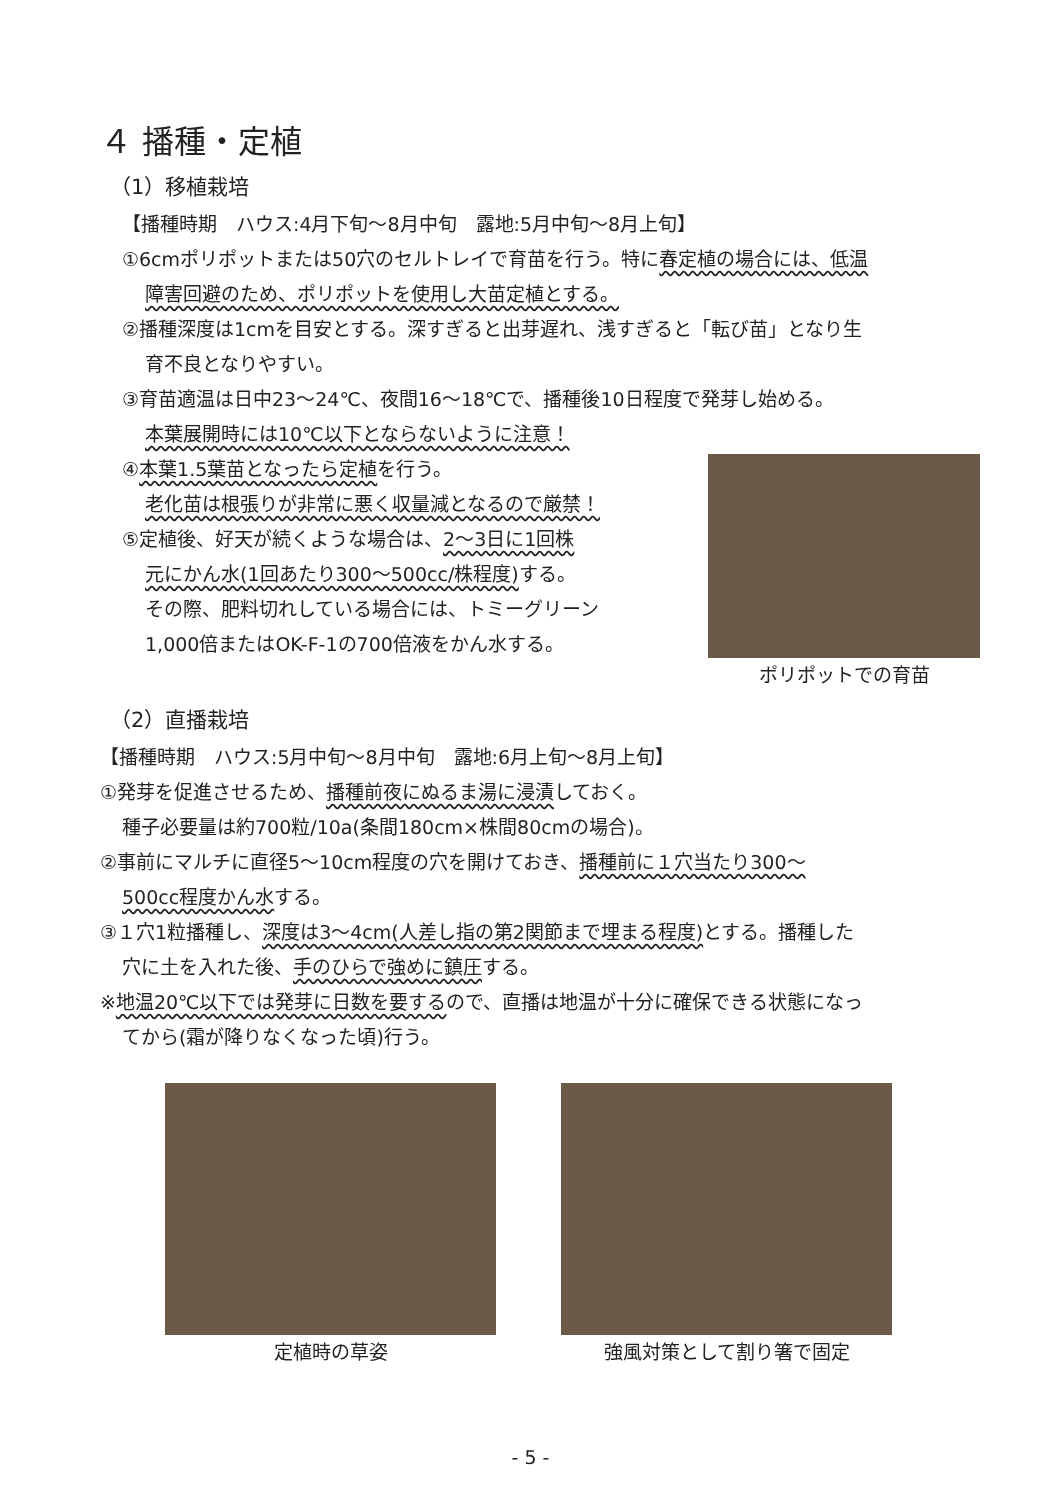４ 播種・定植
（1）移植栽培
【播種時期　ハウス:4月下旬～8月中旬　露地:5月中旬～8月上旬】
①6cmポリポットまたは50穴のセルトレイで育苗を行う。特に春定植の場合には、低温
障害回避のため、ポリポットを使用し大苗定植とする。
②播種深度は1cmを目安とする。深すぎると出芽遅れ、浅すぎると「転び苗」となり生
育不良となりやすい。
③育苗適温は日中23～24℃、夜間16～18℃で、播種後10日程度で発芽し始める。
本葉展開時には10℃以下とならないように注意！
④本葉1.5葉苗となったら定植を行う。
老化苗は根張りが非常に悪く収量減となるので厳禁！
⑤定植後、好天が続くような場合は、2～3日に1回株
元にかん水(1回あたり300～500cc/株程度) する。
その際、肥料切れしている場合には、トミーグリーン
1,000倍またはOK-F-1の700倍液をかん水する。
ポリポットでの育苗
（2）直播栽培
【播種時期　ハウス:5月中旬～8月中旬　露地:6月上旬～8月上旬】
①発芽を促進させるため、播種前夜にぬるま湯に浸漬しておく。
種子必要量は約700粒/10a(条間180cm×株間80cmの場合)。
②事前にマルチに直径5～10cm程度の穴を開けておき、播種前に１穴当たり300～
500cc程度かん水する。
③１穴1粒播種し、深度は3～4cm(人差し指の第2関節まで埋まる程度) とする。播種した
穴に土を入れた後、手のひらで強めに鎮圧する。
※地温20℃以下では発芽に日数を要するので、直播は地温が十分に確保できる状態になっ
てから(霜が降りなくなった頃)行う。
定植時の草姿 強風対策として割り箸で固定
- 5 -